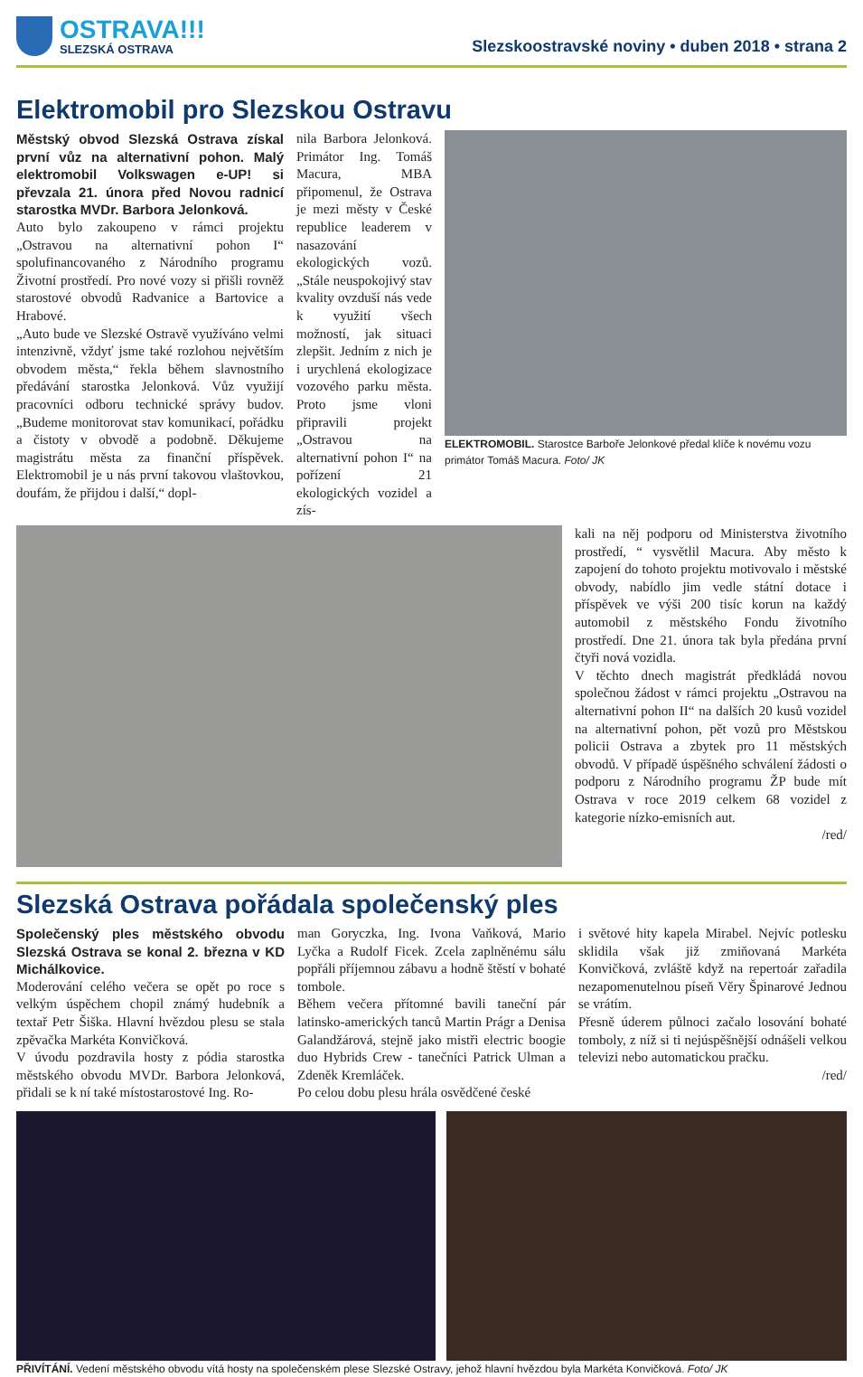OSTRAVA!!!
SLEZSKÁ OSTRAVA
Slezskoostravské noviny • duben 2018 • strana 2
Elektromobil pro Slezskou Ostravu
Městský obvod Slezská Ostrava získal první vůz na alternativní pohon. Malý elektromobil Volkswagen e-UP! si převzala 21. února před Novou radnicí starostka MVDr. Barbora Jelonková.
Auto bylo zakoupeno v rámci projektu „Ostravou na alternativní pohon I“ spolufinancovaného z Národního programu Životní prostředí. Pro nové vozy si přišli rovněž starostové obvodů Radvanice a Bartovice a Hrabové.
„Auto bude ve Slezské Ostravě využíváno velmi intenzivně, vždyť jsme také rozlohou největším obvodem města,“ řekla během slavnostního předávání starostka Jelonková. Vůz využijí pracovníci odboru technické správy budov. „Budeme monitorovat stav komunikací, pořádku a čistoty v obvodě a podobně. Děkujeme magistrátu města za finanční příspěvek. Elektromobil je u nás první takovou vlaštovkou, doufám, že přijdou i další,“ dopl-
nila Barbora Jelonková. Primátor Ing. Tomáš Macura, MBA připomenul, že Ostrava je mezi městy v České republice leaderem v nasazování ekologických vozů. „Stále neuspokojivý stav kvality ovzduší nás vede k využití všech možností, jak situaci zlepšit. Jedním z nich je i urychlená ekologizace vozového parku města. Proto jsme vloni připravili projekt „Ostravou na alternativní pohon I“ na pořízení 21 ekologických vozidel a zís-
ELEKTROMOBIL. Starostce Barboře Jelonkové předal klíče k novému vozu primátor Tomáš Macura. Foto/ JK
kali na něj podporu od Ministerstva životního prostředí, “ vysvětlil Macura. Aby město k zapojení do tohoto projektu motivovalo i městské obvody, nabídlo jim vedle státní dotace i příspěvek ve výši 200 tisíc korun na každý automobil z městského Fondu životního prostředí. Dne 21. února tak byla předána první čtyři nová vozidla.
V těchto dnech magistrát předkládá novou společnou žádost v rámci projektu „Ostravou na alternativní pohon II“ na dalších 20 kusů vozidel na alternativní pohon, pět vozů pro Městskou policii Ostrava a zbytek pro 11 městských obvodů. V případě úspěšného schválení žádosti o podporu z Národního programu ŽP bude mít Ostrava v roce 2019 celkem 68 vozidel z kategorie nízko-emisních aut.
/red/
Slezská Ostrava pořádala společenský ples
Společenský ples městského obvodu Slezská Ostrava se konal 2. března v KD Michálkovice.
Moderování celého večera se opět po roce s velkým úspěchem chopil známý hudebník a textař Petr Šiška. Hlavní hvězdou plesu se stala zpěvačka Markéta Konvičková.
V úvodu pozdravila hosty z pódia starostka městského obvodu MVDr. Barbora Jelonková, přidali se k ní také místostarostové Ing. Ro-
man Goryczka, Ing. Ivona Vaňková, Mario Lyčka a Rudolf Ficek. Zcela zaplněnému sálu popřáli příjemnou zábavu a hodně štěstí v bohaté tombole.
Během večera přítomné bavili taneční pár latinsko-amerických tanců Martin Prágr a Denisa Galandžárová, stejně jako mistři electric boogie duo Hybrids Crew - tanečníci Patrick Ulman a Zdeněk Kremláček.
Po celou dobu plesu hrála osvědčené české
i světové hity kapela Mirabel. Nejvíc potlesku sklidila však již zmiňovaná Markéta Konvičková, zvláště když na repertoár zařadila nezapomenutelnou píseň Věry Špinarové Jednou se vrátím.
Přesně úderem půlnoci začalo losování bohaté tomboly, z níž si ti nejúspěšnější odnášeli velkou televizi nebo automatickou pračku.
/red/
PŘIVÍTÁNÍ. Vedení městského obvodu vítá hosty na společenském plese Slezské Ostravy, jehož hlavní hvězdou byla Markéta Konvičková. Foto/ JK